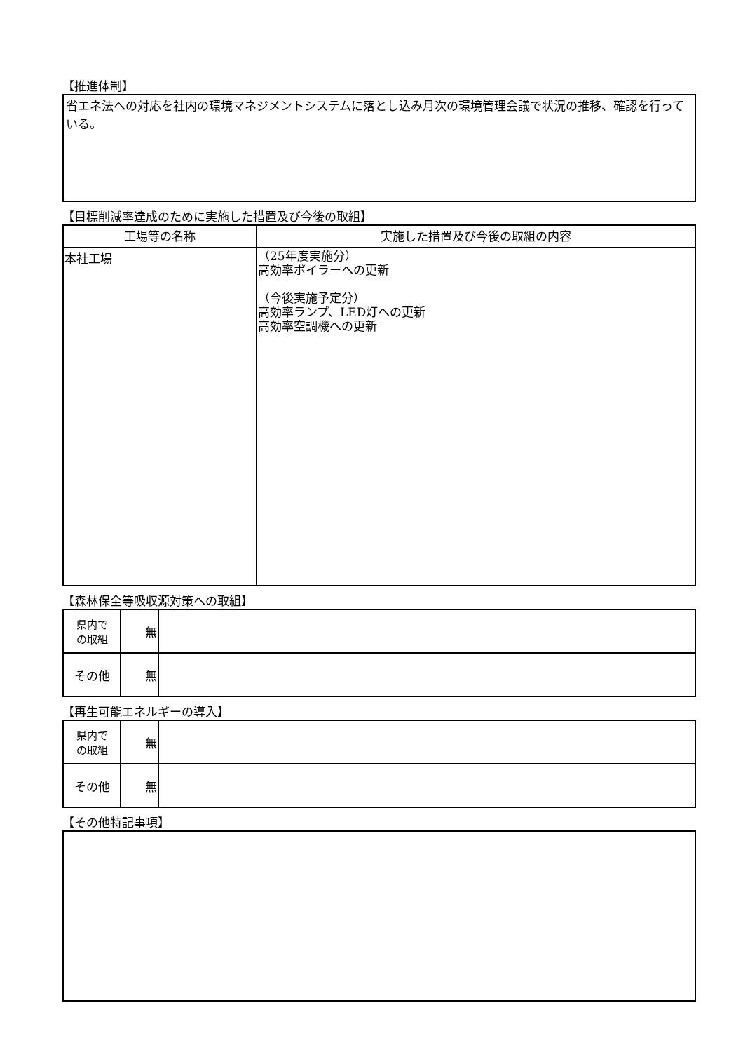【推進体制】
省エネ法への対応を社内の環境マネジメントシステムに落とし込み月次の環境管理会議で状況の推移、確認を行っている。
【目標削減率達成のために実施した措置及び今後の取組】
| 工場等の名称 | 実施した措置及び今後の取組の内容 |
| --- | --- |
| 本社工場 | （25年度実施分） 高効率ボイラーへの更新 （今後実施予定分） 高効率ランプ、LED灯への更新 高効率空調機への更新 |
【森林保全等吸収源対策への取組】
| 県内で の取組 | 無 | |
| その他 | 無 | |
【再生可能エネルギーの導入】
| 県内で の取組 | 無 | |
| その他 | 無 | |
【その他特記事項】